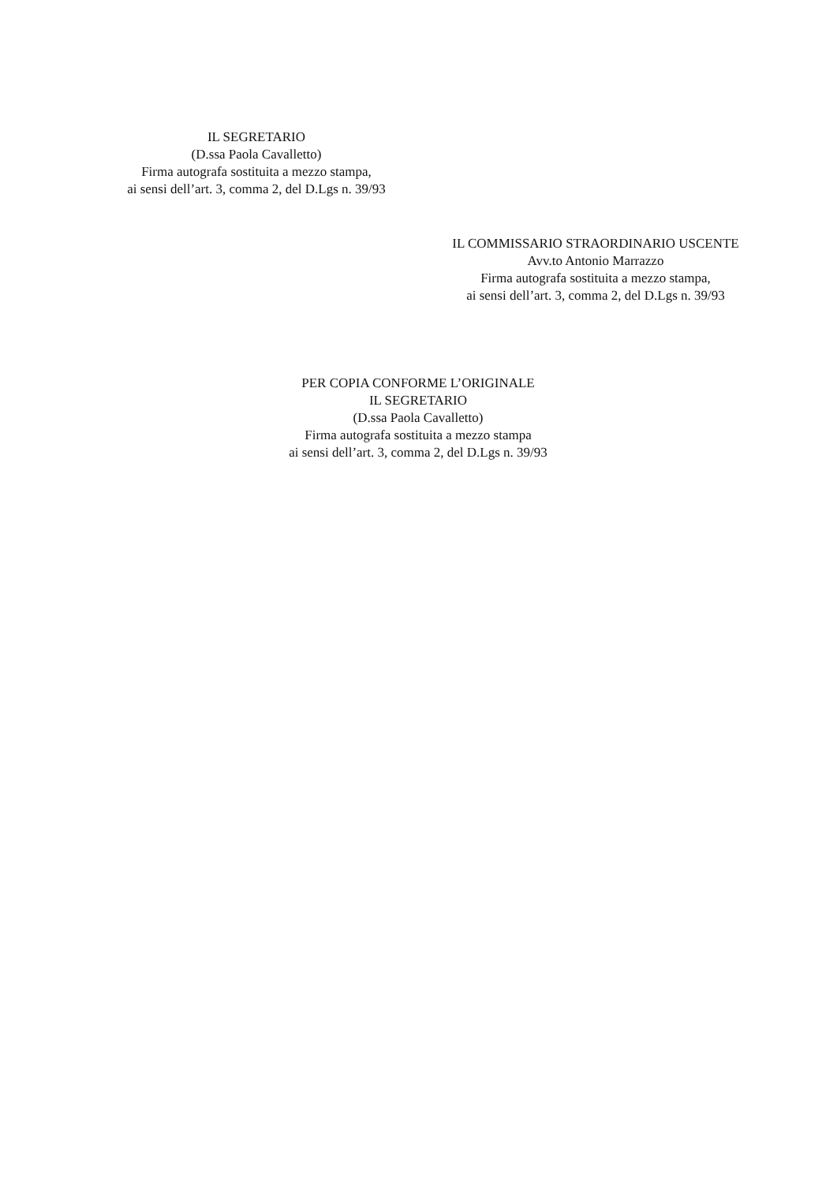IL SEGRETARIO
(D.ssa Paola Cavalletto)
Firma autografa sostituita a mezzo stampa,
ai sensi dell’art. 3, comma 2, del D.Lgs n. 39/93
IL COMMISSARIO STRAORDINARIO USCENTE
Avv.to Antonio Marrazzo
Firma autografa sostituita a mezzo stampa,
ai sensi dell’art. 3, comma 2, del D.Lgs n. 39/93
PER COPIA CONFORME L’ORIGINALE
IL SEGRETARIO
(D.ssa Paola Cavalletto)
Firma autografa sostituita a mezzo stampa
ai sensi dell’art. 3, comma 2, del D.Lgs n. 39/93